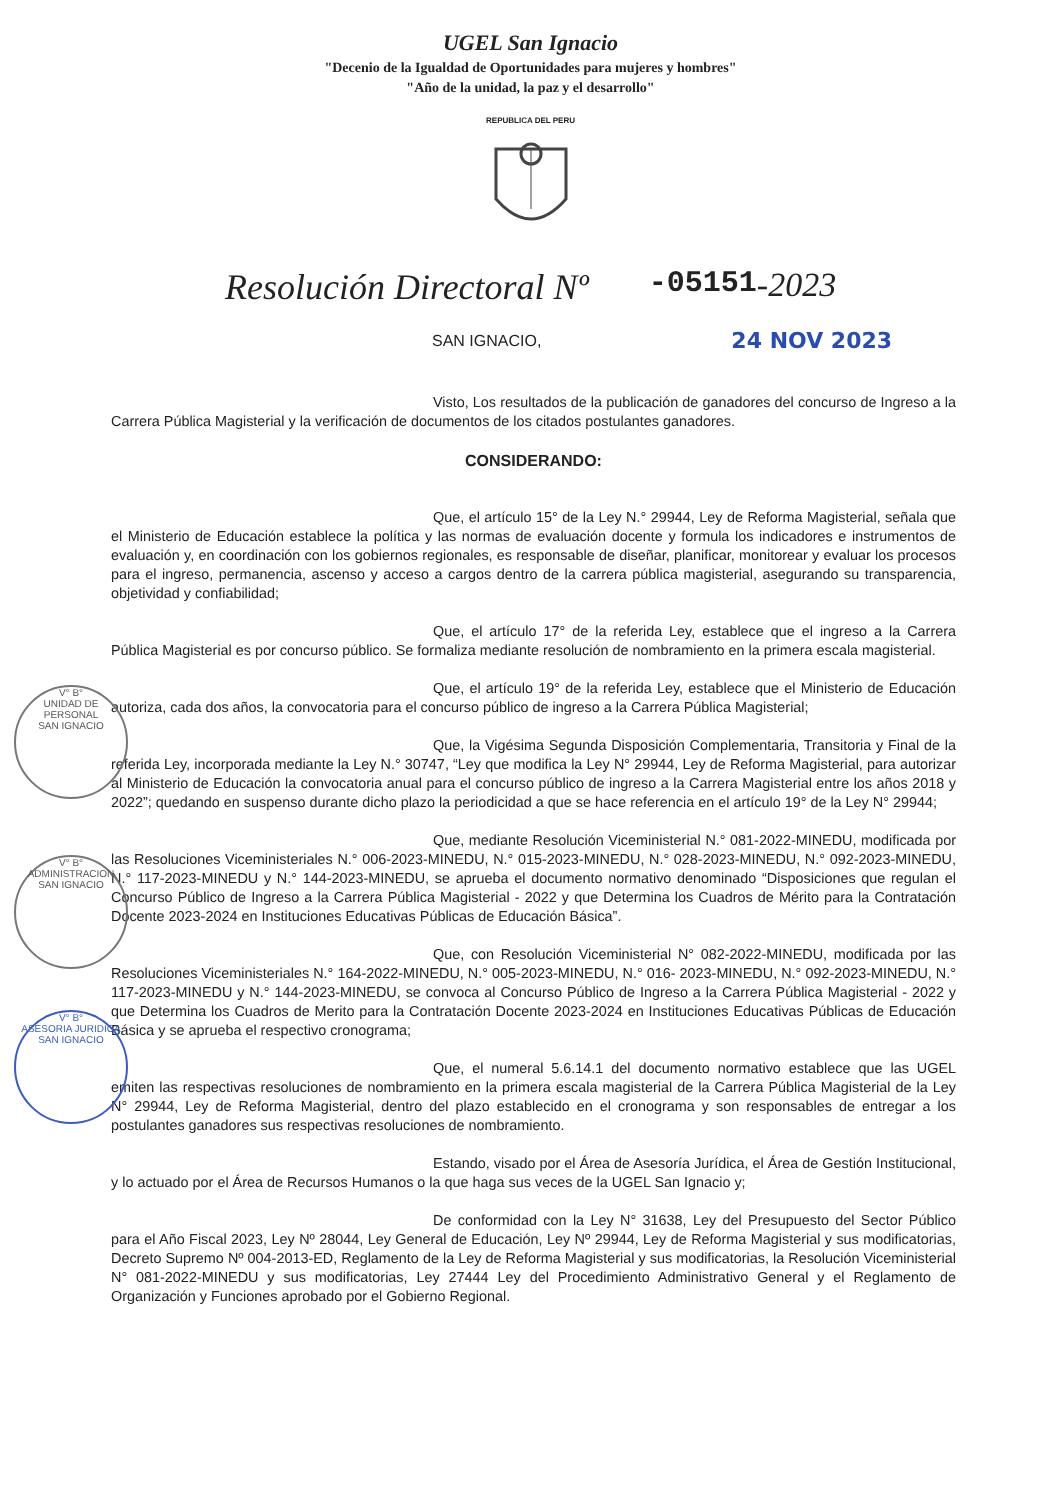UGEL San Ignacio
"Decenio de la Igualdad de Oportunidades para mujeres y hombres"
"Año de la unidad, la paz y el desarrollo"
REPUBLICA DEL PERU
Resolución Directoral Nº -05151 -2023
SAN IGNACIO, 24 NOV 2023
V° B°
UNIDAD DE PERSONAL
SAN IGNACIO
V° B°
ADMINISTRACION
SAN IGNACIO
V° B°
ASESORIA JURIDICA
SAN IGNACIO
Visto, Los resultados de la publicación de ganadores del concurso de Ingreso a la Carrera Pública Magisterial y la verificación de documentos de los citados postulantes ganadores.
CONSIDERANDO:
Que, el artículo 15° de la Ley N.° 29944, Ley de Reforma Magisterial, señala que el Ministerio de Educación establece la política y las normas de evaluación docente y formula los indicadores e instrumentos de evaluación y, en coordinación con los gobiernos regionales, es responsable de diseñar, planificar, monitorear y evaluar los procesos para el ingreso, permanencia, ascenso y acceso a cargos dentro de la carrera pública magisterial, asegurando su transparencia, objetividad y confiabilidad;
Que, el artículo 17° de la referida Ley, establece que el ingreso a la Carrera Pública Magisterial es por concurso público. Se formaliza mediante resolución de nombramiento en la primera escala magisterial.
Que, el artículo 19° de la referida Ley, establece que el Ministerio de Educación autoriza, cada dos años, la convocatoria para el concurso público de ingreso a la Carrera Pública Magisterial;
Que, la Vigésima Segunda Disposición Complementaria, Transitoria y Final de la referida Ley, incorporada mediante la Ley N.° 30747, “Ley que modifica la Ley N° 29944, Ley de Reforma Magisterial, para autorizar al Ministerio de Educación la convocatoria anual para el concurso público de ingreso a la Carrera Magisterial entre los años 2018 y 2022”; quedando en suspenso durante dicho plazo la periodicidad a que se hace referencia en el artículo 19° de la Ley N° 29944;
Que, mediante Resolución Viceministerial N.° 081-2022-MINEDU, modificada por las Resoluciones Viceministeriales N.° 006-2023-MINEDU, N.° 015-2023-MINEDU, N.° 028-2023-MINEDU, N.° 092-2023-MINEDU, N.° 117-2023-MINEDU y N.° 144-2023-MINEDU, se aprueba el documento normativo denominado “Disposiciones que regulan el Concurso Público de Ingreso a la Carrera Pública Magisterial - 2022 y que Determina los Cuadros de Mérito para la Contratación Docente 2023-2024 en Instituciones Educativas Públicas de Educación Básica”.
Que, con Resolución Viceministerial N° 082-2022-MINEDU, modificada por las Resoluciones Viceministeriales N.° 164-2022-MINEDU, N.° 005-2023-MINEDU, N.° 016- 2023-MINEDU, N.° 092-2023-MINEDU, N.° 117-2023-MINEDU y N.° 144-2023-MINEDU, se convoca al Concurso Público de Ingreso a la Carrera Pública Magisterial - 2022 y que Determina los Cuadros de Merito para la Contratación Docente 2023-2024 en Instituciones Educativas Públicas de Educación Básica y se aprueba el respectivo cronograma;
Que, el numeral 5.6.14.1 del documento normativo establece que las UGEL emiten las respectivas resoluciones de nombramiento en la primera escala magisterial de la Carrera Pública Magisterial de la Ley N° 29944, Ley de Reforma Magisterial, dentro del plazo establecido en el cronograma y son responsables de entregar a los postulantes ganadores sus respectivas resoluciones de nombramiento.
Estando, visado por el Área de Asesoría Jurídica, el Área de Gestión Institucional, y lo actuado por el Área de Recursos Humanos o la que haga sus veces de la UGEL San Ignacio y;
De conformidad con la Ley N° 31638, Ley del Presupuesto del Sector Público para el Año Fiscal 2023, Ley Nº 28044, Ley General de Educación, Ley Nº 29944, Ley de Reforma Magisterial y sus modificatorias, Decreto Supremo Nº 004-2013-ED, Reglamento de la Ley de Reforma Magisterial y sus modificatorias, la Resolución Viceministerial N° 081-2022-MINEDU y sus modificatorias, Ley 27444 Ley del Procedimiento Administrativo General y el Reglamento de Organización y Funciones aprobado por el Gobierno Regional.